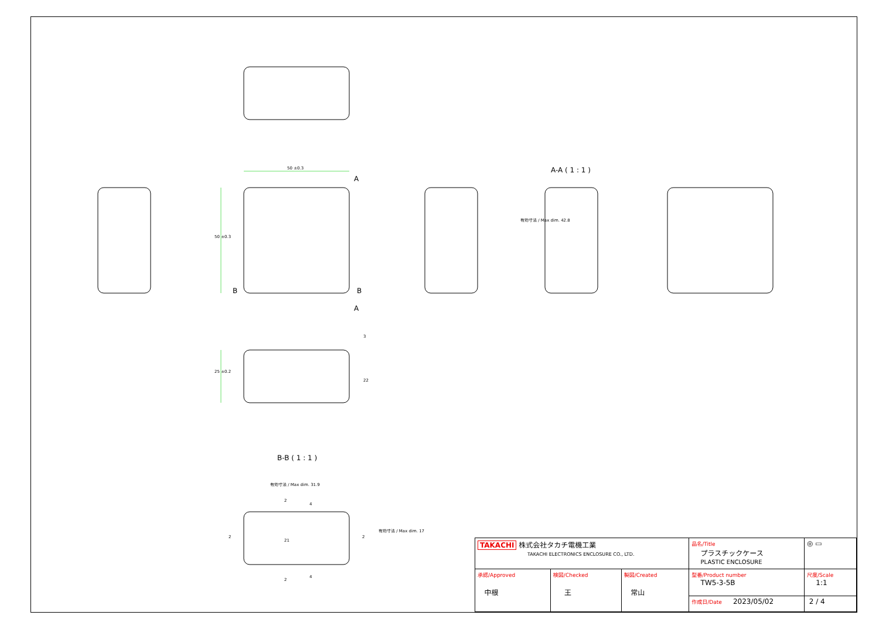50 ±0.3
50 ±0.3
25 ±0.2
3
22
A
A
B B
A-A ( 1 : 1 )
有効寸法 / Max dim. 42.8
B-B ( 1 : 1 )
有効寸法 / Max dim. 31.9
2
2
4
21
2
2
4
有効寸法 / Max dim. 17
| TAKACHI 株式会社タカチ電機工業 TAKACHI ELECTRONICS ENCLOSURE CO., LTD. | | | 品名/Title プラスチックケース PLASTIC ENCLOSURE | ◎ ▭ |
| 承認/Approved 中根 | 検図/Checked 王 | 製図/Created 常山 | 型番/Product number TW5-3-5B | 尺度/Scale 1:1 |
| | | | 作成日/Date 2023/05/02 | 2 / 4 |